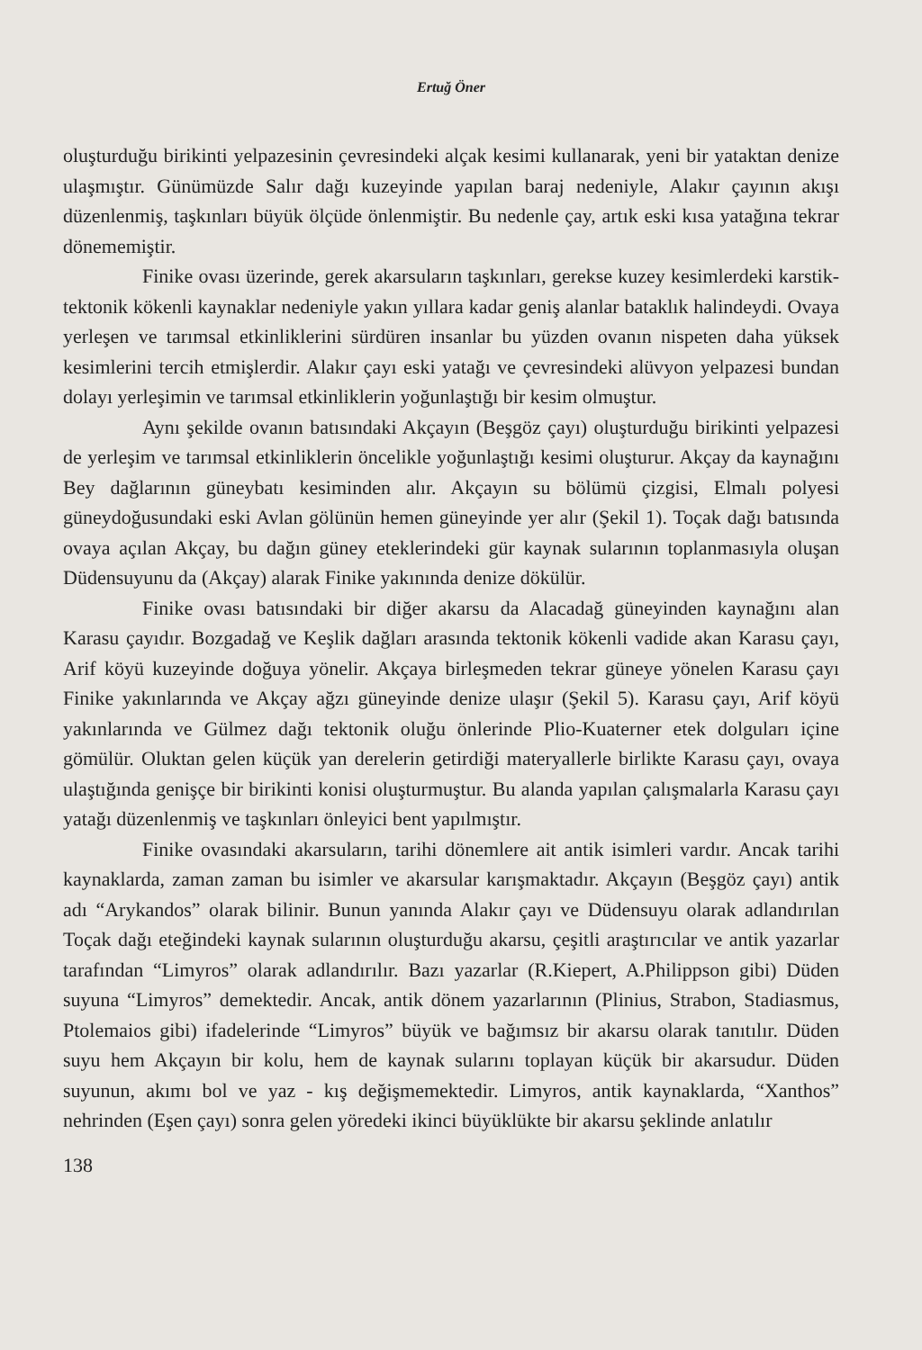Ertuğ Öner
oluşturduğu birikinti yelpazesinin çevresindeki alçak kesimi kullanarak, yeni bir yataktan denize ulaşmıştır. Günümüzde Salır dağı kuzeyinde yapılan baraj nedeniyle, Alakır çayının akışı düzenlenmiş, taşkınları büyük ölçüde önlenmiştir. Bu nedenle çay, artık eski kısa yatağına tekrar dönememiştir.
Finike ovası üzerinde, gerek akarsuların taşkınları, gerekse kuzey kesimlerdeki karstik-tektonik kökenli kaynaklar nedeniyle yakın yıllara kadar geniş alanlar bataklık halindeydi. Ovaya yerleşen ve tarımsal etkinliklerini sürdüren insanlar bu yüzden ovanın nispeten daha yüksek kesimlerini tercih etmişlerdir. Alakır çayı eski yatağı ve çevresindeki alüvyon yelpazesi bundan dolayı yerleşimin ve tarımsal etkinliklerin yoğunlaştığı bir kesim olmuştur.
Aynı şekilde ovanın batısındaki Akçayın (Beşgöz çayı) oluşturduğu birikinti yelpazesi de yerleşim ve tarımsal etkinliklerin öncelikle yoğunlaştığı kesimi oluşturur. Akçay da kaynağını Bey dağlarının güneybatı kesiminden alır. Akçayın su bölümü çizgisi, Elmalı polyesi güneydoğusundaki eski Avlan gölünün hemen güneyinde yer alır (Şekil 1). Toçak dağı batısında ovaya açılan Akçay, bu dağın güney eteklerindeki gür kaynak sularının toplanmasıyla oluşan Düdensuyunu da (Akçay) alarak Finike yakınında denize dökülür.
Finike ovası batısındaki bir diğer akarsu da Alacadağ güneyinden kaynağını alan Karasu çayıdır. Bozgadağ ve Keşlik dağları arasında tektonik kökenli vadide akan Karasu çayı, Arif köyü kuzeyinde doğuya yönelir. Akçaya birleşmeden tekrar güneye yönelen Karasu çayı Finike yakınlarında ve Akçay ağzı güneyinde denize ulaşır (Şekil 5). Karasu çayı, Arif köyü yakınlarında ve Gülmez dağı tektonik oluğu önlerinde Plio-Kuaterner etek dolguları içine gömülür. Oluktan gelen küçük yan derelerin getirdiği materyallerle birlikte Karasu çayı, ovaya ulaştığında genişçe bir birikinti konisi oluşturmuştur. Bu alanda yapılan çalışmalarla Karasu çayı yatağı düzenlenmiş ve taşkınları önleyici bent yapılmıştır.
Finike ovasındaki akarsuların, tarihi dönemlere ait antik isimleri vardır. Ancak tarihi kaynaklarda, zaman zaman bu isimler ve akarsular karışmaktadır. Akçayın (Beşgöz çayı) antik adı “Arykandos” olarak bilinir. Bunun yanında Alakır çayı ve Düdensuyu olarak adlandırılan Toçak dağı eteğindeki kaynak sularının oluşturduğu akarsu, çeşitli araştırıcılar ve antik yazarlar tarafından “Limyros” olarak adlandırılır. Bazı yazarlar (R.Kiepert, A.Philippson gibi) Düden suyuna “Limyros” demektedir. Ancak, antik dönem yazarlarının (Plinius, Strabon, Stadiasmus, Ptolemaios gibi) ifadelerinde “Limyros” büyük ve bağımsız bir akarsu olarak tanıtılır. Düden suyu hem Akçayın bir kolu, hem de kaynak sularını toplayan küçük bir akarsudur. Düden suyunun, akımı bol ve yaz - kış değişmemektedir. Limyros, antik kaynaklarda, “Xanthos” nehrinden (Eşen çayı) sonra gelen yöredeki ikinci büyüklükte bir akarsu şeklinde anlatılır
138